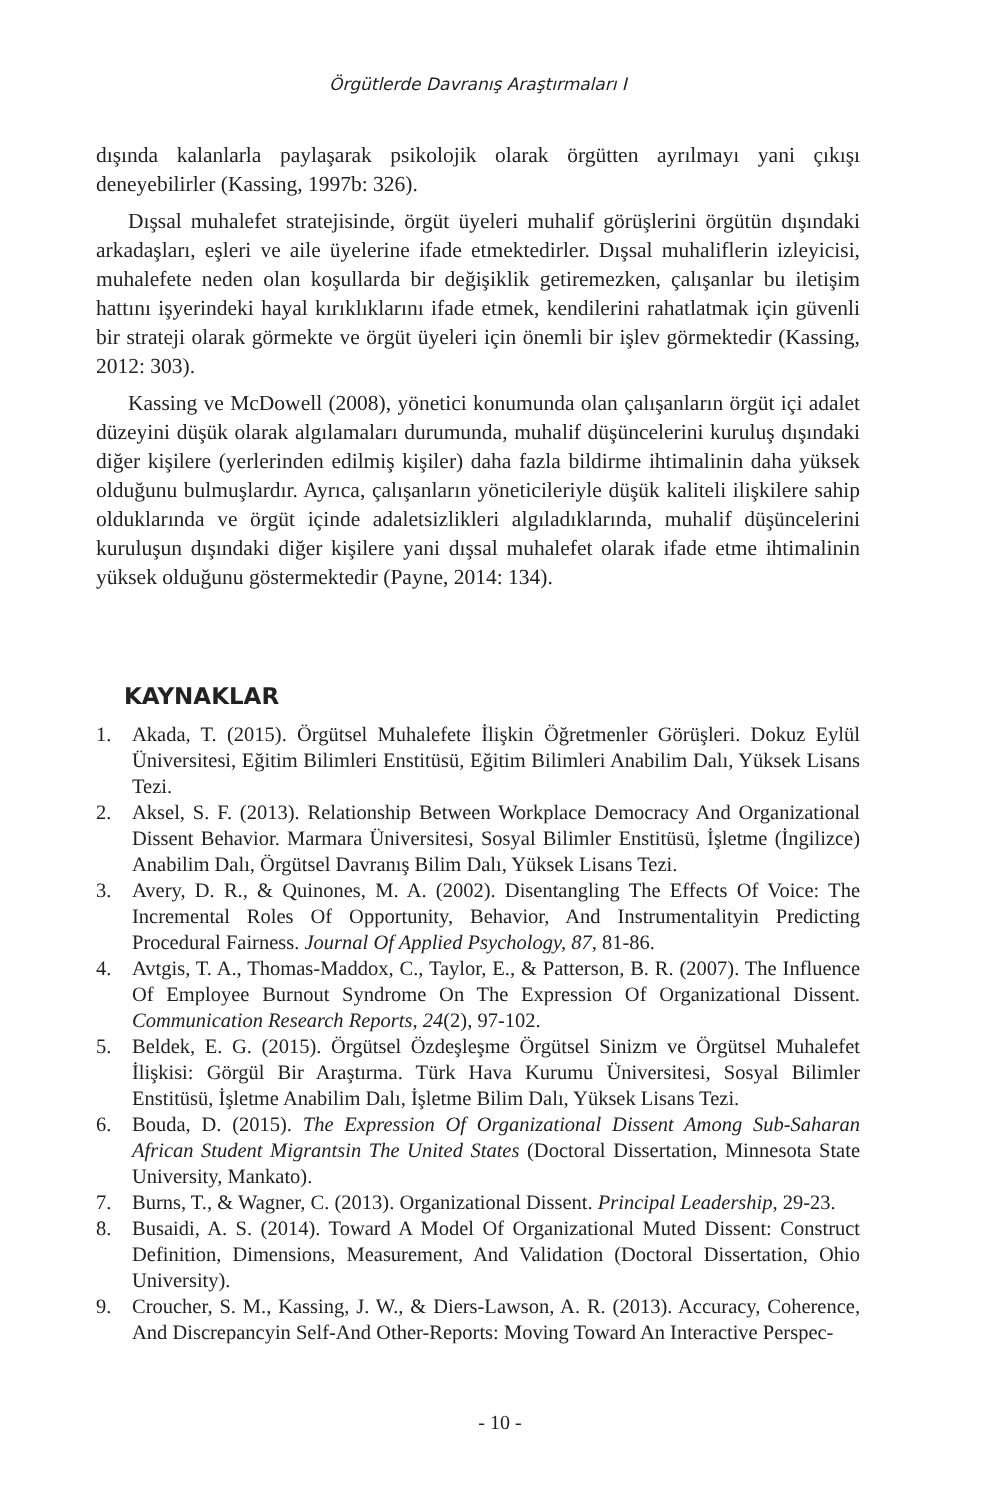Örgütlerde Davranış Araştırmaları I
dışında kalanlarla paylaşarak psikolojik olarak örgütten ayrılmayı yani çıkışı deneyebilirler (Kassing, 1997b: 326).
Dışsal muhalefet stratejisinde, örgüt üyeleri muhalif görüşlerini örgütün dışındaki arkadaşları, eşleri ve aile üyelerine ifade etmektedirler. Dışsal muhaliflerin izleyicisi, muhalefete neden olan koşullarda bir değişiklik getiremezken, çalışanlar bu iletişim hattını işyerindeki hayal kırıklıklarını ifade etmek, kendilerini rahatlatmak için güvenli bir strateji olarak görmekte ve örgüt üyeleri için önemli bir işlev görmektedir (Kassing, 2012: 303).
Kassing ve McDowell (2008), yönetici konumunda olan çalışanların örgüt içi adalet düzeyini düşük olarak algılamaları durumunda, muhalif düşüncelerini kuruluş dışındaki diğer kişilere (yerlerinden edilmiş kişiler) daha fazla bildirme ihtimalinin daha yüksek olduğunu bulmuşlardır. Ayrıca, çalışanların yöneticileriyle düşük kaliteli ilişkilere sahip olduklarında ve örgüt içinde adaletsizlikleri algıladıklarında, muhalif düşüncelerini kuruluşun dışındaki diğer kişilere yani dışsal muhalefet olarak ifade etme ihtimalinin yüksek olduğunu göstermektedir (Payne, 2014: 134).
KAYNAKLAR
1. Akada, T. (2015). Örgütsel Muhalefete İlişkin Öğretmenler Görüşleri. Dokuz Eylül Üniversitesi, Eğitim Bilimleri Enstitüsü, Eğitim Bilimleri Anabilim Dalı, Yüksek Lisans Tezi.
2. Aksel, S. F. (2013). Relationship Between Workplace Democracy And Organizational Dissent Behavior. Marmara Üniversitesi, Sosyal Bilimler Enstitüsü, İşletme (İngilizce) Anabilim Dalı, Örgütsel Davranış Bilim Dalı, Yüksek Lisans Tezi.
3. Avery, D. R., & Quinones, M. A. (2002). Disentangling The Effects Of Voice: The Incremental Roles Of Opportunity, Behavior, And Instrumentalityin Predicting Procedural Fairness. Journal Of Applied Psychology, 87, 81-86.
4. Avtgis, T. A., Thomas-Maddox, C., Taylor, E., & Patterson, B. R. (2007). The Influence Of Employee Burnout Syndrome On The Expression Of Organizational Dissent. Communication Research Reports, 24(2), 97-102.
5. Beldek, E. G. (2015). Örgütsel Özdeşleşme Örgütsel Sinizm ve Örgütsel Muhalefet İlişkisi: Görgül Bir Araştırma. Türk Hava Kurumu Üniversitesi, Sosyal Bilimler Enstitüsü, İşletme Anabilim Dalı, İşletme Bilim Dalı, Yüksek Lisans Tezi.
6. Bouda, D. (2015). The Expression Of Organizational Dissent Among Sub-Saharan African Student Migrantsin The United States (Doctoral Dissertation, Minnesota State University, Mankato).
7. Burns, T., & Wagner, C. (2013). Organizational Dissent. Principal Leadership, 29-23.
8. Busaidi, A. S. (2014). Toward A Model Of Organizational Muted Dissent: Construct Definition, Dimensions, Measurement, And Validation (Doctoral Dissertation, Ohio University).
9. Croucher, S. M., Kassing, J. W., & Diers-Lawson, A. R. (2013). Accuracy, Coherence, And Discrepancyin Self-And Other-Reports: Moving Toward An Interactive Perspec-
- 10 -